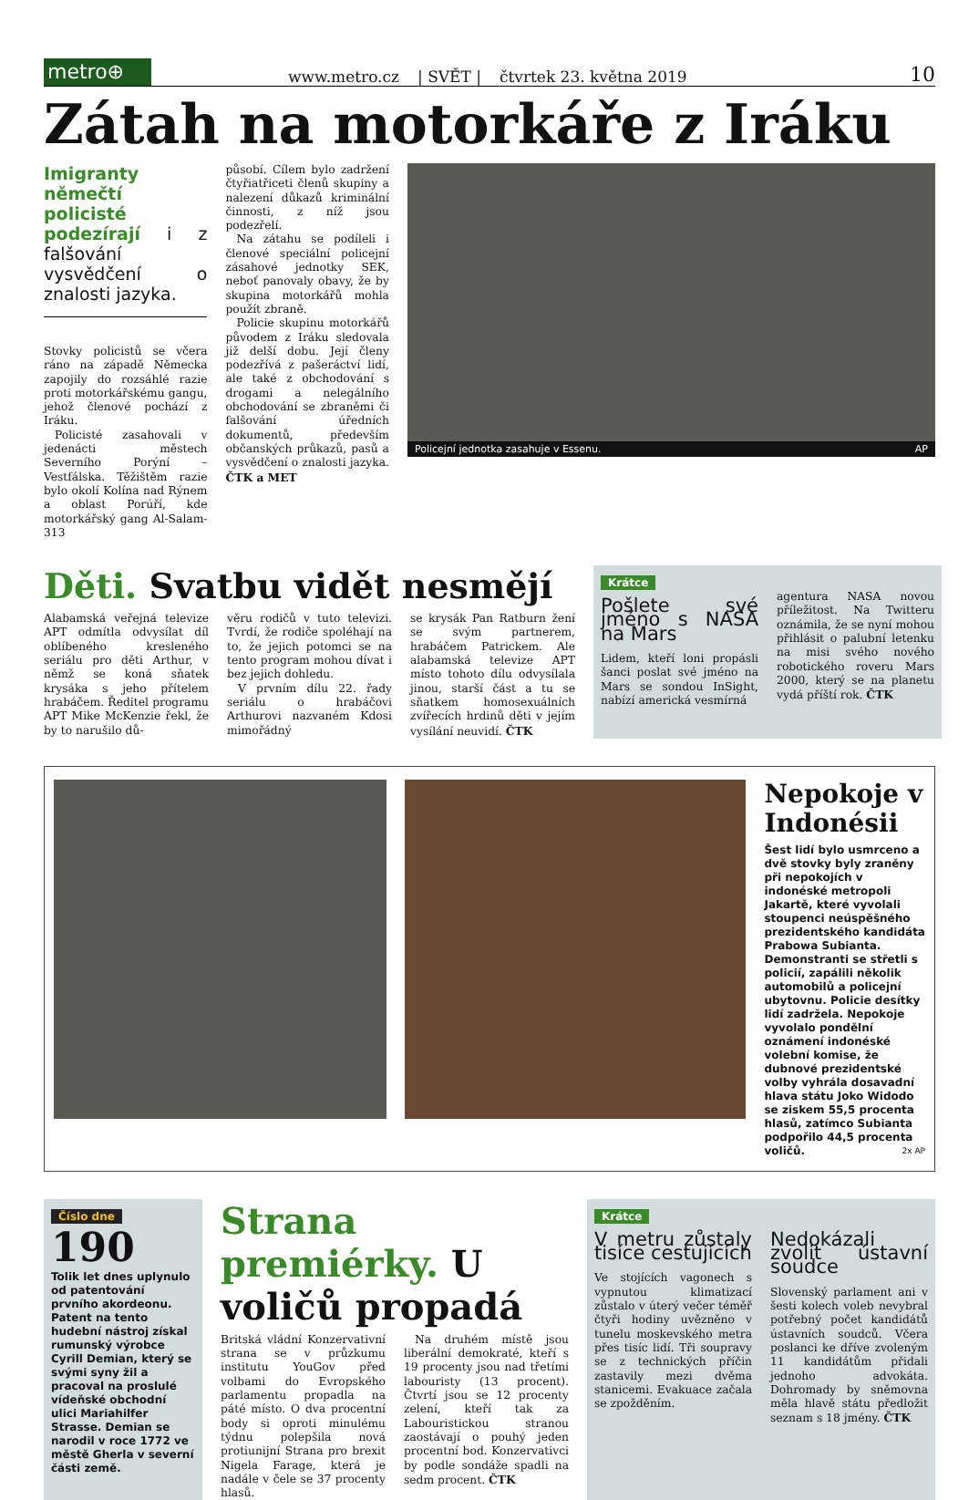metro⊕
www.metro.cz | SVĚT | čtvrtek 23. května 2019 10
Zátah na motorkáře z Iráku
Imigranty němečtí policisté podezírají i z falšování vysvědčení o znalosti jazyka.
Stovky policistů se včera ráno na západě Německa zapojily do rozsáhlé razie proti motorkářskému gangu, jehož členové pochází z Iráku.
Policisté zasahovali v jedenácti městech Severního Porýní – Vestfálska. Těžištěm razie bylo okolí Kolína nad Rýnem a oblast Porúří, kde motorkářský gang Al-Salam-313
působí. Cílem bylo zadržení čtyřiatřiceti členů skupiny a nalezení důkazů kriminální činnosti, z níž jsou podezřelí.
Na zátahu se podíleli i členové speciální policejní zásahové jednotky SEK, neboť panovaly obavy, že by skupina motorkářů mohla použít zbraně.
Policie skupinu motorkářů původem z Iráku sledovala již delší dobu. Její členy podezřívá z pašeráctví lidí, ale také z obchodování s drogami a nelegálního obchodování se zbraněmi či falšování úředních dokumentů, především občanských průkazů, pasů a vysvědčení o znalosti jazyka. ČTK a MET
Policejní jednotka zasahuje v Essenu. AP
Děti. Svatbu vidět nesmějí
Alabamská veřejná televize APT odmítla odvysílat díl oblíbeného kresleného seriálu pro děti Arthur, v němž se koná sňatek krysáka s jeho přítelem hrabáčem. Ředitel programu APT Mike McKenzie řekl, že by to narušilo dů-
věru rodičů v tuto televizi. Tvrdí, že rodiče spoléhají na to, že jejich potomci se na tento program mohou dívat i bez jejich dohledu.
V prvním dílu 22. řady seriálu o hrabáčovi Arthurovi nazvaném Kdosi mimořádný
se krysák Pan Ratburn žení se svým partnerem, hrabáčem Patrickem. Ale alabamská televize APT místo tohoto dílu odvysílala jinou, starší část a tu se sňatkem homosexuálních zvířecích hrdinů děti v jejím vysílání neuvidí. ČTK
Krátce
Pošlete své jméno s NASA na Mars
Lidem, kteří loni propásli šanci poslat své jméno na Mars se sondou InSight, nabízí americká vesmírná
agentura NASA novou příležitost. Na Twitteru oznámila, že se nyní mohou přihlásit o palubní letenku na misi svého nového robotického roveru Mars 2000, který se na planetu vydá příští rok. ČTK
Nepokoje v Indonésii
Šest lidí bylo usmrceno a dvě stovky byly zraněny při nepokojích v indonéské metropoli Jakartě, které vyvolali stoupenci neúspěšného prezidentského kandidáta Prabowa Subianta. Demonstranti se střetli s policií, zapálili několik automobilů a policejní ubytovnu. Policie desítky lidí zadržela. Nepokoje vyvolalo pondělní oznámení indonéské volební komise, že dubnové prezidentské volby vyhrála dosavadní hlava státu Joko Widodo se ziskem 55,5 procenta hlasů, zatímco Subianta podpořilo 44,5 procenta voličů. 2x AP
Číslo dne
190
Tolik let dnes uplynulo od patentování prvního akordeonu. Patent na tento hudební nástroj získal rumunský výrobce Cyrill Demian, který se svými syny žil a pracoval na proslulé vídeňské obchodní ulici Mariahilfer Strasse. Demian se narodil v roce 1772 ve městě Gherla v severní části země.
Strana premiérky. U voličů propadá
Britská vládní Konzervativní strana se v průzkumu institutu YouGov před volbami do Evropského parlamentu propadla na páté místo. O dva procentní body si oproti minulému týdnu polepšila nová protiunijní Strana pro brexit Nigela Farage, která je nadále v čele se 37 procenty hlasů.
Na druhém místě jsou liberální demokraté, kteří s 19 procenty jsou nad třetími labouristy (13 procent). Čtvrtí jsou se 12 procenty zelení, kteří tak za Labouristickou stranou zaostávají o pouhý jeden procentní bod. Konzervativci by podle sondáže spadli na sedm procent. ČTK
Krátce
V metru zůstaly tisíce cestujících
Ve stojících vagonech s vypnutou klimatizací zůstalo v úterý večer téměř čtyři hodiny uvězněno v tunelu moskevského metra přes tisíc lidí. Tři soupravy se z technických příčin zastavily mezi dvěma stanicemi. Evakuace začala se zpožděním.
Nedokázali zvolit ústavní soudce
Slovenský parlament ani v šesti kolech voleb nevybral potřebný počet kandidátů ústavních soudců. Včera poslanci ke dříve zvoleným 11 kandidátům přidali jednoho advokáta. Dohromady by sněmovna měla hlavě státu předložit seznam s 18 jmény. ČTK